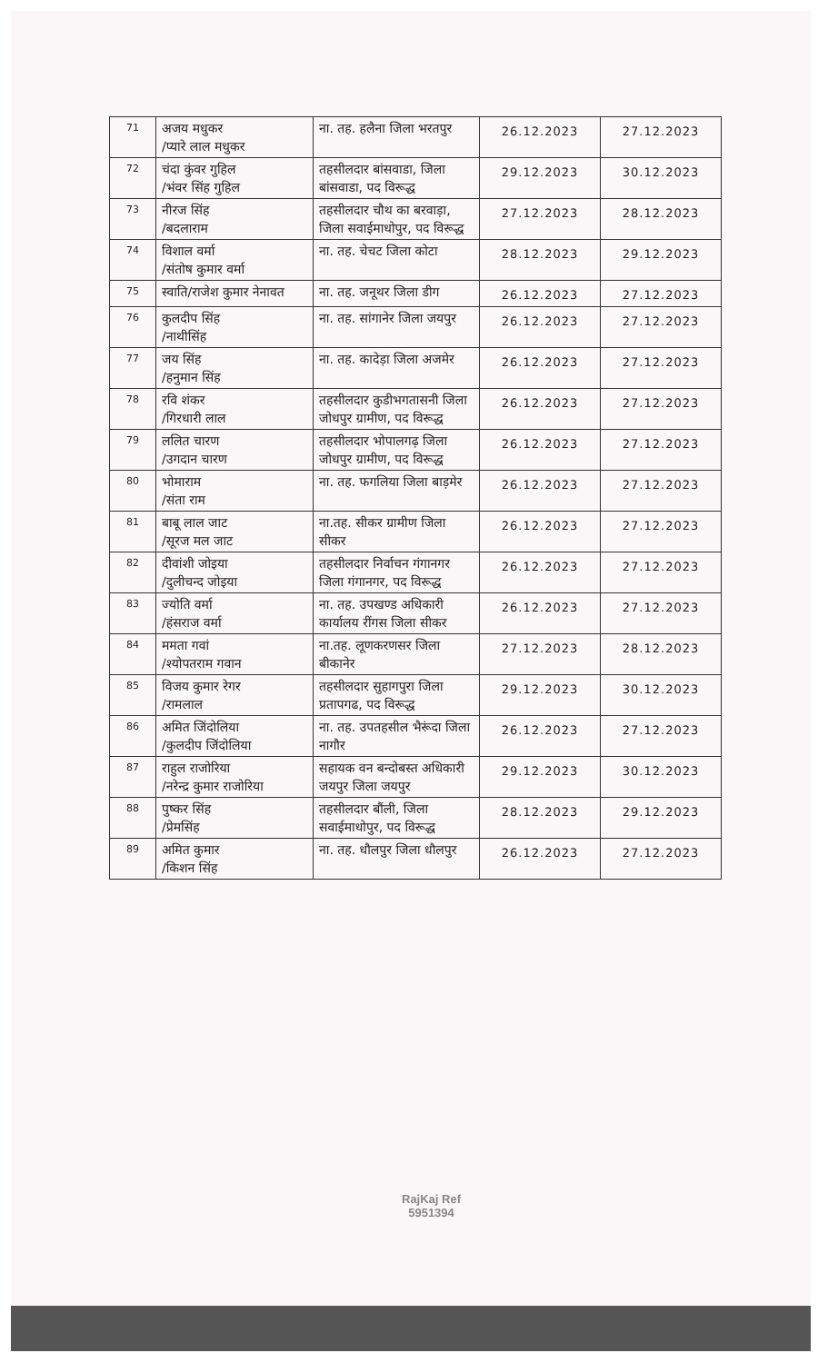| 71 | अजय मधुकर /प्यारे लाल मधुकर | ना. तह. हलैना जिला भरतपुर | 26.12.2023 | 27.12.2023 |
| 72 | चंदा कुंवर गुहिल /भंवर सिंह गुहिल | तहसीलदार बांसवाडा, जिला बांसवाडा, पद विरूद्ध | 29.12.2023 | 30.12.2023 |
| 73 | नीरज सिंह /बदलाराम | तहसीलदार चौथ का बरवाड़ा, जिला सवाईमाधोपुर, पद विरूद्ध | 27.12.2023 | 28.12.2023 |
| 74 | विशाल वर्मा /संतोष कुमार वर्मा | ना. तह. चेचट जिला कोटा | 28.12.2023 | 29.12.2023 |
| 75 | स्वाति/राजेश कुमार नेनावत | ना. तह. जनूथर जिला डीग | 26.12.2023 | 27.12.2023 |
| 76 | कुलदीप सिंह /नाथीसिंह | ना. तह. सांगानेर जिला जयपुर | 26.12.2023 | 27.12.2023 |
| 77 | जय सिंह /हनुमान सिंह | ना. तह. कादेड़ा जिला अजमेर | 26.12.2023 | 27.12.2023 |
| 78 | रवि शंकर /गिरधारी लाल | तहसीलदार कुडीभगतासनी जिला जोधपुर ग्रामीण, पद विरूद्ध | 26.12.2023 | 27.12.2023 |
| 79 | ललित चारण /उगदान चारण | तहसीलदार भोपालगढ़ जिला जोधपुर ग्रामीण, पद विरूद्ध | 26.12.2023 | 27.12.2023 |
| 80 | भोमाराम /संता राम | ना. तह. फगलिया जिला बाड़मेर | 26.12.2023 | 27.12.2023 |
| 81 | बाबू लाल जाट /सूरज मल जाट | ना.तह. सीकर ग्रामीण जिला सीकर | 26.12.2023 | 27.12.2023 |
| 82 | दीवांशी जोइया /दुलीचन्द जोइया | तहसीलदार निर्वाचन गंगानगर जिला गंगानगर, पद विरूद्ध | 26.12.2023 | 27.12.2023 |
| 83 | ज्योति वर्मा /हंसराज वर्मा | ना. तह. उपखण्ड अधिकारी कार्यालय रींगस जिला सीकर | 26.12.2023 | 27.12.2023 |
| 84 | ममता गवां /श्योपतराम गवान | ना.तह. लूणकरणसर जिला बीकानेर | 27.12.2023 | 28.12.2023 |
| 85 | विजय कुमार रेगर /रामलाल | तहसीलदार सुहागपुरा जिला प्रतापगढ, पद विरूद्ध | 29.12.2023 | 30.12.2023 |
| 86 | अमित जिंदोलिया /कुलदीप जिंदोलिया | ना. तह. उपतहसील भैरूंदा जिला नागौर | 26.12.2023 | 27.12.2023 |
| 87 | राहुल राजोरिया /नरेन्द्र कुमार राजोरिया | सहायक वन बन्दोबस्त अधिकारी जयपुर जिला जयपुर | 29.12.2023 | 30.12.2023 |
| 88 | पुष्कर सिंह /प्रेमसिंह | तहसीलदार बौंली, जिला सवाईमाधोपुर, पद विरूद्ध | 28.12.2023 | 29.12.2023 |
| 89 | अमित कुमार /किशन सिंह | ना. तह. धौलपुर जिला धौलपुर | 26.12.2023 | 27.12.2023 |
RajKaj Ref
5951394